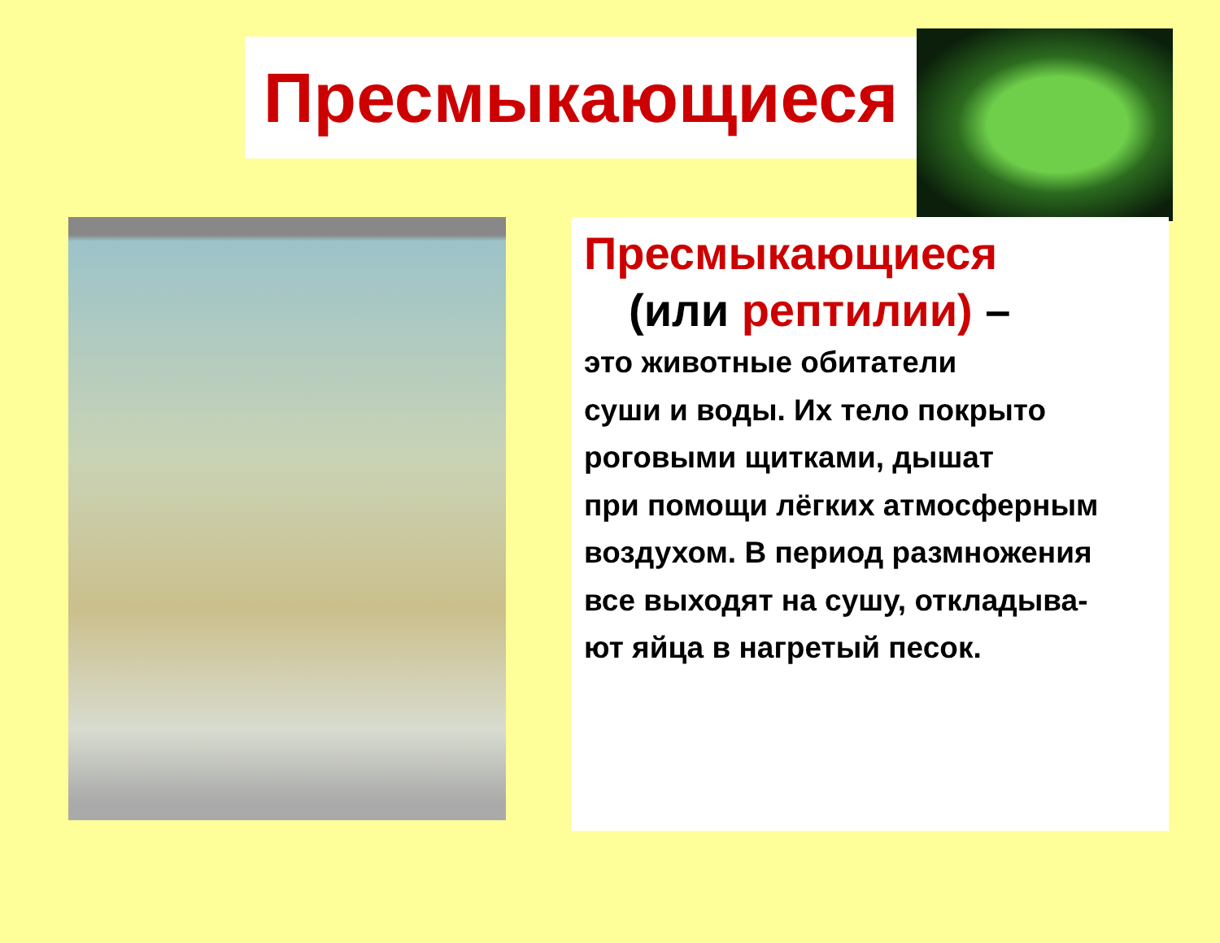Пресмыкающиеся
Пресмыкающиеся
(или рептилии) –
это животные обитатели
суши и воды. Их тело покрыто
роговыми щитками, дышат
при помощи лёгких атмосферным
воздухом. В период размножения
все выходят на сушу, откладыва-
ют яйца в нагретый песок.